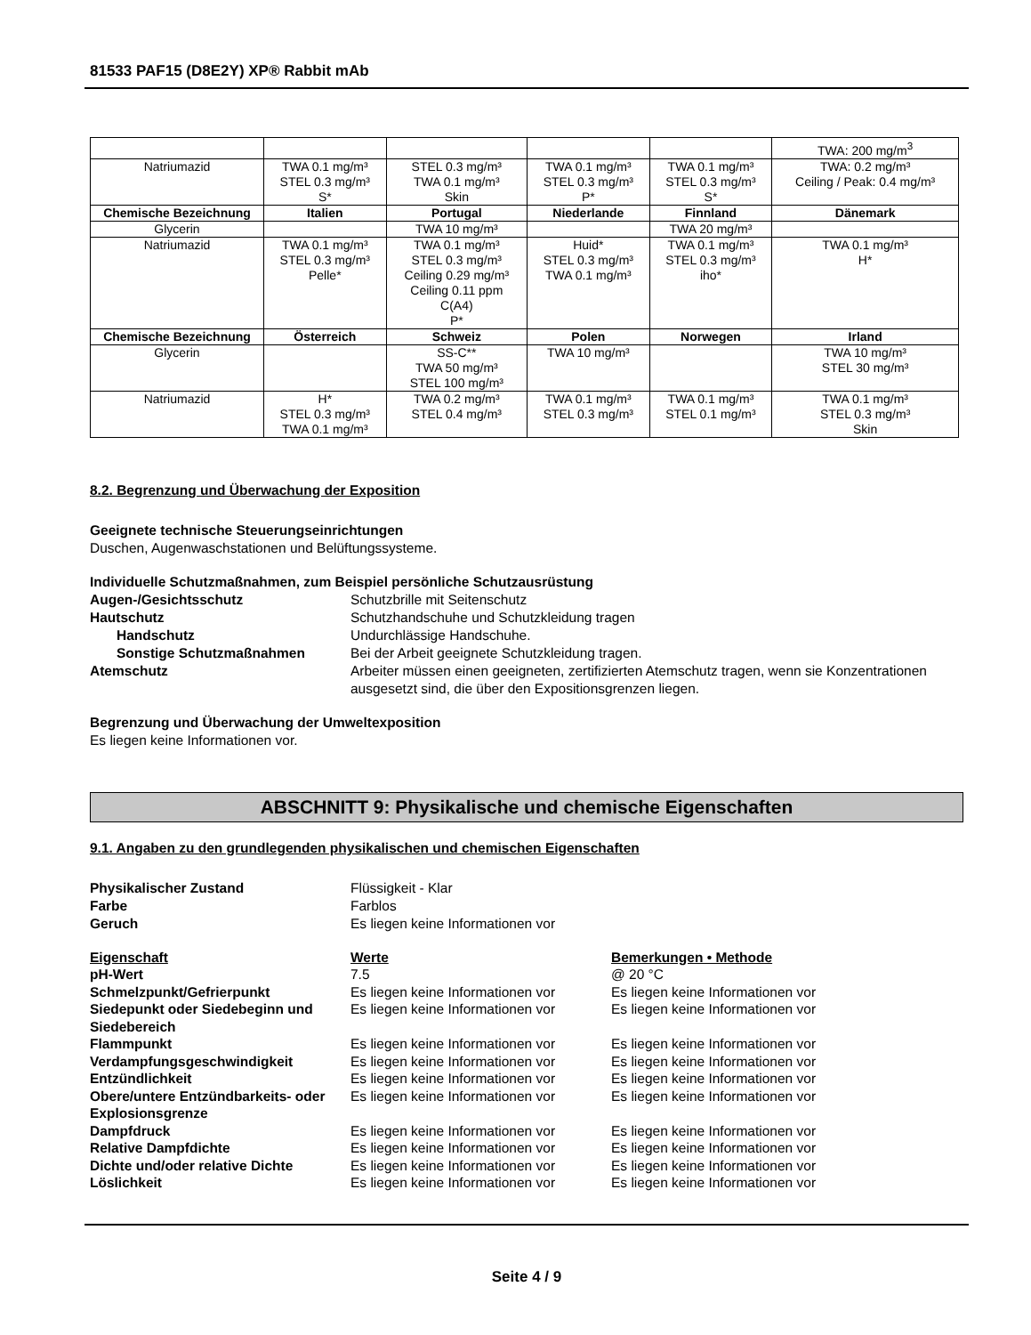81533 PAF15 (D8E2Y) XP® Rabbit mAb
| | | | | | TWA: 200 mg/m<sup>3</sup> |
| Natriumazid | TWA 0.1 mg/m³ STEL 0.3 mg/m³ S* | STEL 0.3 mg/m³ TWA 0.1 mg/m³ Skin | TWA 0.1 mg/m³ STEL 0.3 mg/m³ P* | TWA 0.1 mg/m³ STEL 0.3 mg/m³ S* | TWA: 0.2 mg/m³ Ceiling / Peak: 0.4 mg/m³ |
| Chemische Bezeichnung | Italien | Portugal | Niederlande | Finnland | Dänemark |
| Glycerin | | TWA 10 mg/m³ | | TWA 20 mg/m³ | |
| Natriumazid | TWA 0.1 mg/m³ STEL 0.3 mg/m³ Pelle* | TWA 0.1 mg/m³ STEL 0.3 mg/m³ Ceiling 0.29 mg/m³ Ceiling 0.11 ppm C(A4) P* | Huid* STEL 0.3 mg/m³ TWA 0.1 mg/m³ | TWA 0.1 mg/m³ STEL 0.3 mg/m³ iho* | TWA 0.1 mg/m³ H* |
| Chemische Bezeichnung | Österreich | Schweiz | Polen | Norwegen | Irland |
| Glycerin | | SS-C** TWA 50 mg/m³ STEL 100 mg/m³ | TWA 10 mg/m³ | | TWA 10 mg/m³ STEL 30 mg/m³ |
| Natriumazid | H* STEL 0.3 mg/m³ TWA 0.1 mg/m³ | TWA 0.2 mg/m³ STEL 0.4 mg/m³ | TWA 0.1 mg/m³ STEL 0.3 mg/m³ | TWA 0.1 mg/m³ STEL 0.1 mg/m³ | TWA 0.1 mg/m³ STEL 0.3 mg/m³ Skin |
8.2. Begrenzung und Überwachung der Exposition
Geeignete technische Steuerungseinrichtungen
Duschen, Augenwaschstationen und Belüftungssysteme.
Individuelle Schutzmaßnahmen, zum Beispiel persönliche Schutzausrüstung
Augen-/Gesichtsschutz Schutzbrille mit Seitenschutz Hautschutz Schutzhandschuhe und Schutzkleidung tragen Handschutz Undurchlässige Handschuhe. Sonstige Schutzmaßnahmen Bei der Arbeit geeignete Schutzkleidung tragen. Atemschutz Arbeiter müssen einen geeigneten, zertifizierten Atemschutz tragen, wenn sie Konzentrationen ausgesetzt sind, die über den Expositionsgrenzen liegen.
Begrenzung und Überwachung der Umweltexposition
Es liegen keine Informationen vor.
ABSCHNITT 9: Physikalische und chemische Eigenschaften
9.1. Angaben zu den grundlegenden physikalischen und chemischen Eigenschaften
Physikalischer Zustand Flüssigkeit - Klar Farbe Farblos Geruch Es liegen keine Informationen vor
Eigenschaft Werte Bemerkungen • Methode pH-Wert 7.5 @ 20 °C Schmelzpunkt/Gefrierpunkt Es liegen keine Informationen vor Es liegen keine Informationen vor Siedepunkt oder Siedebeginn und Siedebereich Es liegen keine Informationen vor Es liegen keine Informationen vor Flammpunkt Es liegen keine Informationen vor Es liegen keine Informationen vor Verdampfungsgeschwindigkeit Es liegen keine Informationen vor Es liegen keine Informationen vor Entzündlichkeit Es liegen keine Informationen vor Es liegen keine Informationen vor Obere/untere Entzündbarkeits- oder Explosionsgrenze Es liegen keine Informationen vor Es liegen keine Informationen vor Dampfdruck Es liegen keine Informationen vor Es liegen keine Informationen vor Relative Dampfdichte Es liegen keine Informationen vor Es liegen keine Informationen vor Dichte und/oder relative Dichte Es liegen keine Informationen vor Es liegen keine Informationen vor Löslichkeit Es liegen keine Informationen vor Es liegen keine Informationen vor
Seite 4 / 9